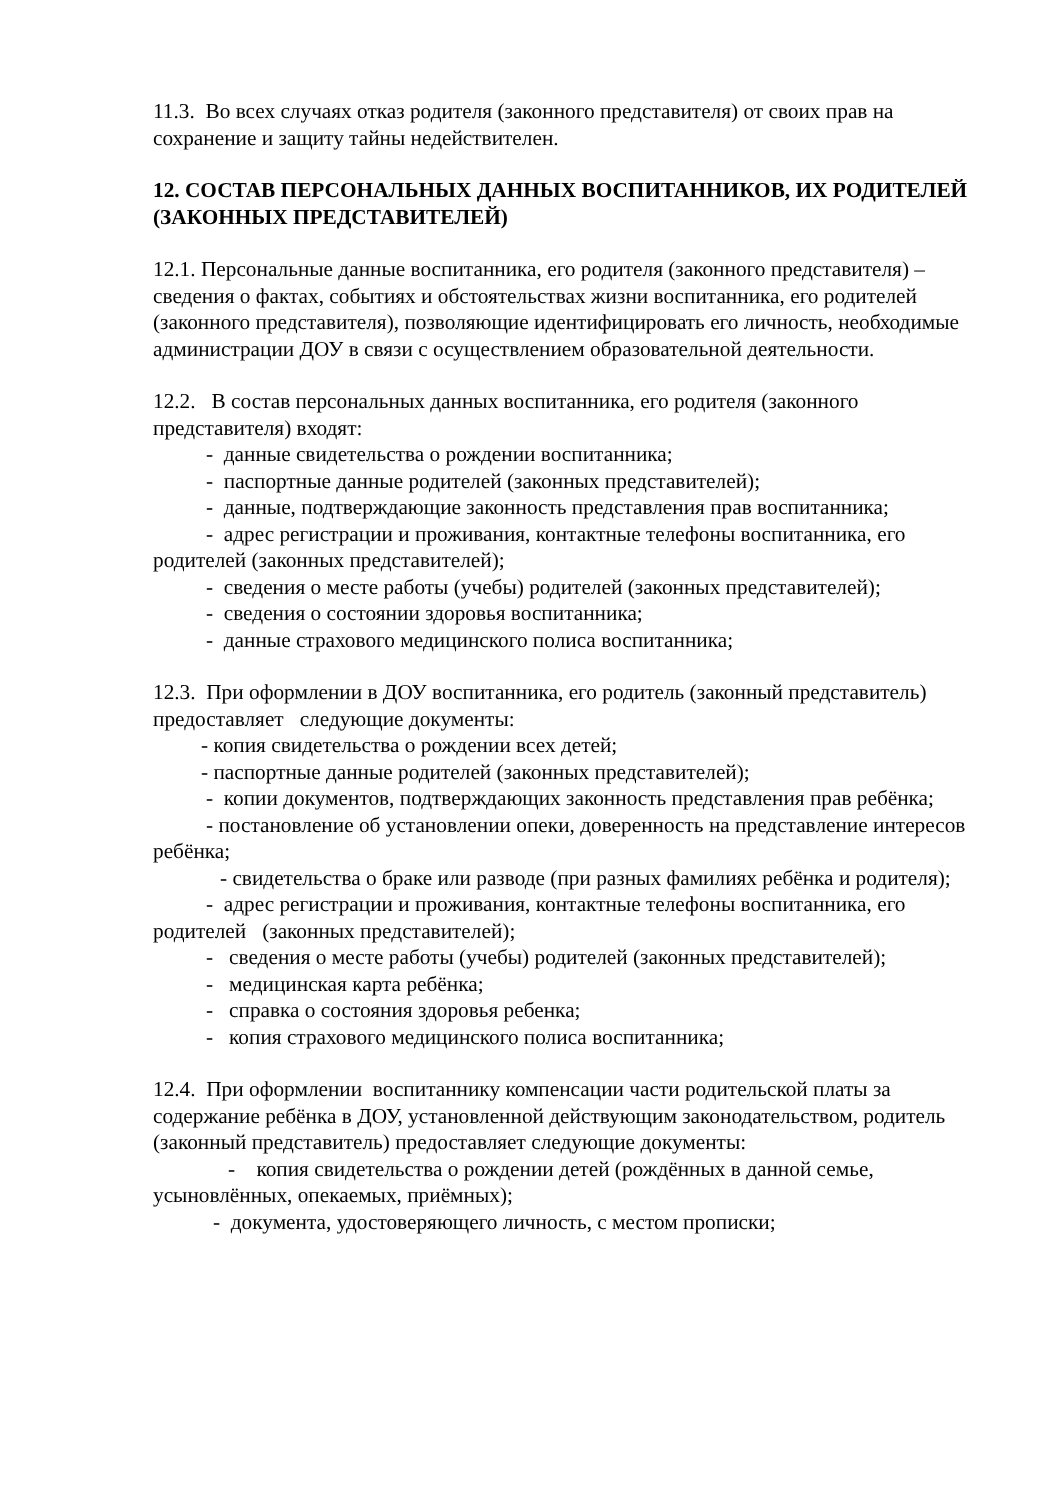11.3. Во всех случаях отказ родителя (законного представителя) от своих прав на сохранение и защиту тайны недействителен.
12. СОСТАВ ПЕРСОНАЛЬНЫХ ДАННЫХ ВОСПИТАННИКОВ, ИХ РОДИТЕЛЕЙ (ЗАКОННЫХ ПРЕДСТАВИТЕЛЕЙ)
12.1. Персональные данные воспитанника, его родителя (законного представителя) – сведения о фактах, событиях и обстоятельствах жизни воспитанника, его родителей (законного представителя), позволяющие идентифицировать его личность, необходимые администрации ДОУ в связи с осуществлением образовательной деятельности.
12.2. В состав персональных данных воспитанника, его родителя (законного представителя) входят:
- данные свидетельства о рождении воспитанника;
- паспортные данные родителей (законных представителей);
- данные, подтверждающие законность представления прав воспитанника;
- адрес регистрации и проживания, контактные телефоны воспитанника, его родителей (законных представителей);
- сведения о месте работы (учебы) родителей (законных представителей);
- сведения о состоянии здоровья воспитанника;
- данные страхового медицинского полиса воспитанника;
12.3. При оформлении в ДОУ воспитанника, его родитель (законный представитель) предоставляет следующие документы:
- копия свидетельства о рождении всех детей;
- паспортные данные родителей (законных представителей);
- копии документов, подтверждающих законность представления прав ребёнка;
- постановление об установлении опеки, доверенность на представление интересов ребёнка;
- свидетельства о браке или разводе (при разных фамилиях ребёнка и родителя);
- адрес регистрации и проживания, контактные телефоны воспитанника, его родителей (законных представителей);
- сведения о месте работы (учебы) родителей (законных представителей);
- медицинская карта ребёнка;
- справка о состояния здоровья ребенка;
- копия страхового медицинского полиса воспитанника;
12.4. При оформлении воспитаннику компенсации части родительской платы за содержание ребёнка в ДОУ, установленной действующим законодательством, родитель (законный представитель) предоставляет следующие документы:
- копия свидетельства о рождении детей (рождённых в данной семье, усыновлённых, опекаемых, приёмных);
- документа, удостоверяющего личность, с местом прописки;